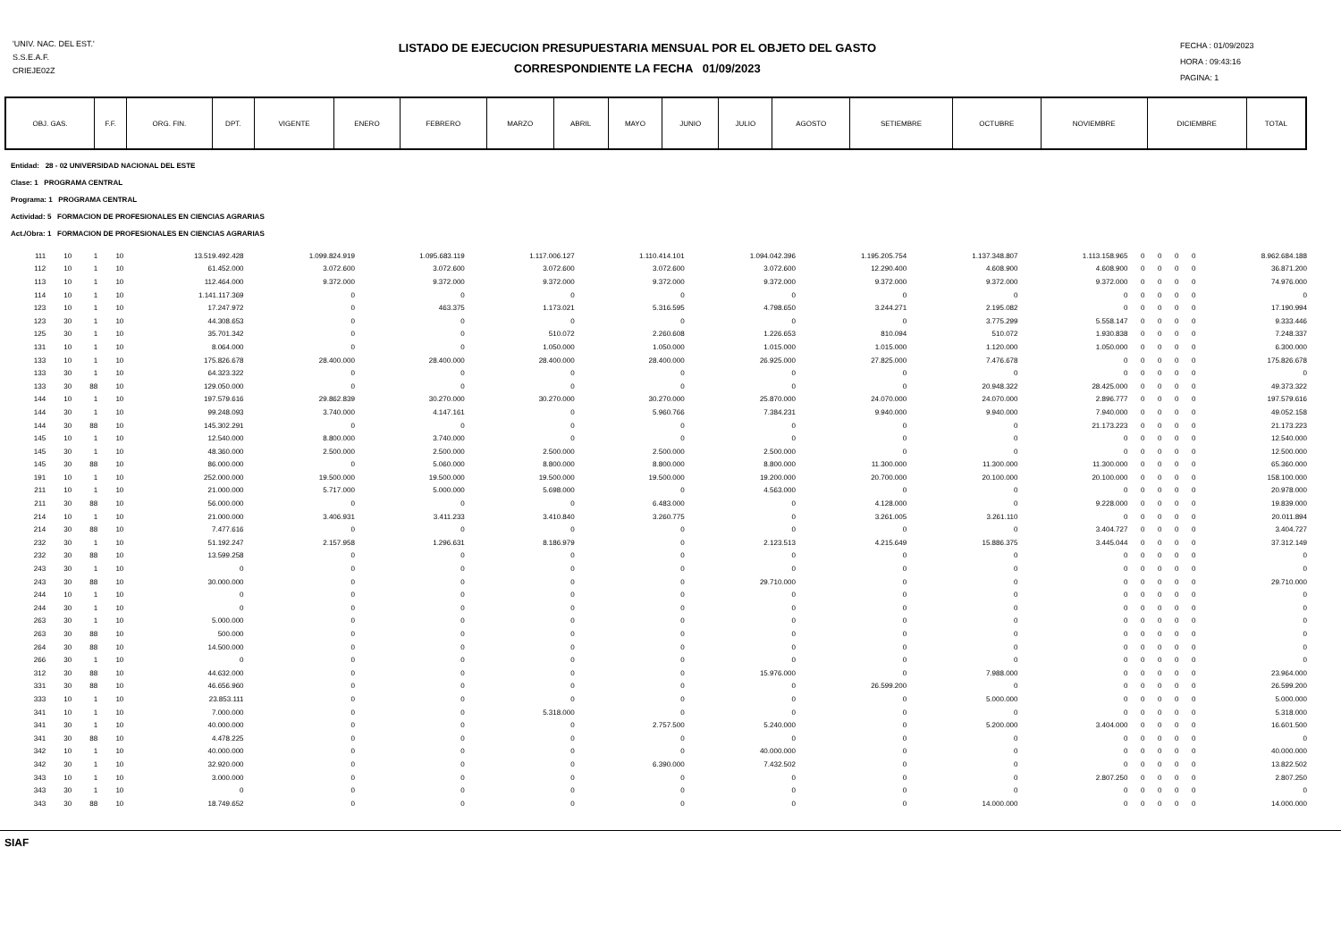'UNIV. NAC. DEL EST.'
S.S.E.A.F.
CRIEJE02Z
LISTADO DE EJECUCION PRESUPUESTARIA MENSUAL POR EL OBJETO DEL GASTO
CORRESPONDIENTE LA FECHA 01/09/2023
FECHA : 01/09/2023
HORA : 09:43:16
PAGINA: 1
| OBJ. GAS. | F.F. | ORG. FIN. | DPT. | VIGENTE | ENERO | FEBRERO | MARZO | ABRIL | MAYO | JUNIO | JULIO | AGOSTO | SETIEMBRE | OCTUBRE | NOVIEMBRE | DICIEMBRE | TOTAL |
| --- | --- | --- | --- | --- | --- | --- | --- | --- | --- | --- | --- | --- | --- | --- | --- | --- | --- |
Entidad: 28 - 02 UNIVERSIDAD NACIONAL DEL ESTE
Clase: 1 PROGRAMA CENTRAL
Programa: 1 PROGRAMA CENTRAL
Actividad: 5 FORMACION DE PROFESIONALES EN CIENCIAS AGRARIAS
Act./Obra: 1 FORMACION DE PROFESIONALES EN CIENCIAS AGRARIAS
| 111 | 10 | 1 | 10 | 13.519.492.428 | 1.099.824.919 | 1.095.683.119 | 1.117.006.127 | 1.110.414.101 | 1.094.042.396 | 1.195.205.754 | 1.137.348.807 | 1.113.158.965 | 0 | 0 | 0 | 0 | 8.962.684.188 |
| 112 | 10 | 1 | 10 | 61.452.000 | 3.072.600 | 3.072.600 | 3.072.600 | 3.072.600 | 3.072.600 | 12.290.400 | 4.608.900 | 4.608.900 | 0 | 0 | 0 | 0 | 36.871.200 |
| 113 | 10 | 1 | 10 | 112.464.000 | 9.372.000 | 9.372.000 | 9.372.000 | 9.372.000 | 9.372.000 | 9.372.000 | 9.372.000 | 9.372.000 | 0 | 0 | 0 | 0 | 74.976.000 |
| 114 | 10 | 1 | 10 | 1.141.117.369 | 0 | 0 | 0 | 0 | 0 | 0 | 0 | 0 | 0 | 0 | 0 | 0 | 0 |
| 123 | 10 | 1 | 10 | 17.247.972 | 0 | 463.375 | 1.173.021 | 5.316.595 | 4.798.650 | 3.244.271 | 2.195.082 | 0 | 0 | 0 | 0 | 0 | 17.190.994 |
| 123 | 30 | 1 | 10 | 44.308.653 | 0 | 0 | 0 | 0 | 0 | 0 | 3.775.299 | 5.558.147 | 0 | 0 | 0 | 0 | 9.333.446 |
| 125 | 30 | 1 | 10 | 35.701.342 | 0 | 0 | 510.072 | 2.260.608 | 1.226.653 | 810.094 | 510.072 | 1.930.838 | 0 | 0 | 0 | 0 | 7.248.337 |
| 131 | 10 | 1 | 10 | 8.064.000 | 0 | 0 | 1.050.000 | 1.050.000 | 1.015.000 | 1.015.000 | 1.120.000 | 1.050.000 | 0 | 0 | 0 | 0 | 6.300.000 |
| 133 | 10 | 1 | 10 | 175.826.678 | 28.400.000 | 28.400.000 | 28.400.000 | 28.400.000 | 26.925.000 | 27.825.000 | 7.476.678 | 0 | 0 | 0 | 0 | 0 | 175.826.678 |
| 133 | 30 | 1 | 10 | 64.323.322 | 0 | 0 | 0 | 0 | 0 | 0 | 0 | 0 | 0 | 0 | 0 | 0 | 0 |
| 133 | 30 | 88 | 10 | 129.050.000 | 0 | 0 | 0 | 0 | 0 | 0 | 20.948.322 | 28.425.000 | 0 | 0 | 0 | 0 | 49.373.322 |
| 144 | 10 | 1 | 10 | 197.579.616 | 29.862.839 | 30.270.000 | 30.270.000 | 30.270.000 | 25.870.000 | 24.070.000 | 24.070.000 | 2.896.777 | 0 | 0 | 0 | 0 | 197.579.616 |
| 144 | 30 | 1 | 10 | 99.248.093 | 3.740.000 | 4.147.161 | 0 | 5.960.766 | 7.384.231 | 9.940.000 | 9.940.000 | 7.940.000 | 0 | 0 | 0 | 0 | 49.052.158 |
| 144 | 30 | 88 | 10 | 145.302.291 | 0 | 0 | 0 | 0 | 0 | 0 | 0 | 21.173.223 | 0 | 0 | 0 | 0 | 21.173.223 |
| 145 | 10 | 1 | 10 | 12.540.000 | 8.800.000 | 3.740.000 | 0 | 0 | 0 | 0 | 0 | 0 | 0 | 0 | 0 | 0 | 12.540.000 |
| 145 | 30 | 1 | 10 | 48.360.000 | 2.500.000 | 2.500.000 | 2.500.000 | 2.500.000 | 2.500.000 | 0 | 0 | 0 | 0 | 0 | 0 | 0 | 12.500.000 |
| 145 | 30 | 88 | 10 | 86.000.000 | 0 | 5.060.000 | 8.800.000 | 8.800.000 | 8.800.000 | 11.300.000 | 11.300.000 | 11.300.000 | 0 | 0 | 0 | 0 | 65.360.000 |
| 191 | 10 | 1 | 10 | 252.000.000 | 19.500.000 | 19.500.000 | 19.500.000 | 19.500.000 | 19.200.000 | 20.700.000 | 20.100.000 | 20.100.000 | 0 | 0 | 0 | 0 | 158.100.000 |
| 211 | 10 | 1 | 10 | 21.000.000 | 5.717.000 | 5.000.000 | 5.698.000 | 0 | 4.563.000 | 0 | 0 | 0 | 0 | 0 | 0 | 0 | 20.978.000 |
| 211 | 30 | 88 | 10 | 56.000.000 | 0 | 0 | 0 | 6.483.000 | 0 | 4.128.000 | 0 | 9.228.000 | 0 | 0 | 0 | 0 | 19.839.000 |
| 214 | 10 | 1 | 10 | 21.000.000 | 3.406.931 | 3.411.233 | 3.410.840 | 3.260.775 | 0 | 3.261.005 | 3.261.110 | 0 | 0 | 0 | 0 | 0 | 20.011.894 |
| 214 | 30 | 88 | 10 | 7.477.616 | 0 | 0 | 0 | 0 | 0 | 0 | 0 | 3.404.727 | 0 | 0 | 0 | 0 | 3.404.727 |
| 232 | 30 | 1 | 10 | 51.192.247 | 2.157.958 | 1.296.631 | 8.186.979 | 0 | 2.123.513 | 4.215.649 | 15.886.375 | 3.445.044 | 0 | 0 | 0 | 0 | 37.312.149 |
| 232 | 30 | 88 | 10 | 13.599.258 | 0 | 0 | 0 | 0 | 0 | 0 | 0 | 0 | 0 | 0 | 0 | 0 | 0 |
| 243 | 30 | 1 | 10 | 0 | 0 | 0 | 0 | 0 | 0 | 0 | 0 | 0 | 0 | 0 | 0 | 0 | 0 |
| 243 | 30 | 88 | 10 | 30.000.000 | 0 | 0 | 0 | 0 | 29.710.000 | 0 | 0 | 0 | 0 | 0 | 0 | 0 | 29.710.000 |
| 244 | 10 | 1 | 10 | 0 | 0 | 0 | 0 | 0 | 0 | 0 | 0 | 0 | 0 | 0 | 0 | 0 | 0 |
| 244 | 30 | 1 | 10 | 0 | 0 | 0 | 0 | 0 | 0 | 0 | 0 | 0 | 0 | 0 | 0 | 0 | 0 |
| 263 | 30 | 1 | 10 | 5.000.000 | 0 | 0 | 0 | 0 | 0 | 0 | 0 | 0 | 0 | 0 | 0 | 0 | 0 |
| 263 | 30 | 88 | 10 | 500.000 | 0 | 0 | 0 | 0 | 0 | 0 | 0 | 0 | 0 | 0 | 0 | 0 | 0 |
| 264 | 30 | 88 | 10 | 14.500.000 | 0 | 0 | 0 | 0 | 0 | 0 | 0 | 0 | 0 | 0 | 0 | 0 | 0 |
| 266 | 30 | 1 | 10 | 0 | 0 | 0 | 0 | 0 | 0 | 0 | 0 | 0 | 0 | 0 | 0 | 0 | 0 |
| 312 | 30 | 88 | 10 | 44.632.000 | 0 | 0 | 0 | 0 | 15.976.000 | 0 | 7.988.000 | 0 | 0 | 0 | 0 | 0 | 23.964.000 |
| 331 | 30 | 88 | 10 | 46.656.960 | 0 | 0 | 0 | 0 | 0 | 26.599.200 | 0 | 0 | 0 | 0 | 0 | 0 | 26.599.200 |
| 333 | 10 | 1 | 10 | 23.853.111 | 0 | 0 | 0 | 0 | 0 | 0 | 5.000.000 | 0 | 0 | 0 | 0 | 0 | 5.000.000 |
| 341 | 10 | 1 | 10 | 7.000.000 | 0 | 0 | 5.318.000 | 0 | 0 | 0 | 0 | 0 | 0 | 0 | 0 | 0 | 5.318.000 |
| 341 | 30 | 1 | 10 | 40.000.000 | 0 | 0 | 0 | 2.757.500 | 5.240.000 | 0 | 5.200.000 | 3.404.000 | 0 | 0 | 0 | 0 | 16.601.500 |
| 341 | 30 | 88 | 10 | 4.478.225 | 0 | 0 | 0 | 0 | 0 | 0 | 0 | 0 | 0 | 0 | 0 | 0 | 0 |
| 342 | 10 | 1 | 10 | 40.000.000 | 0 | 0 | 0 | 0 | 40.000.000 | 0 | 0 | 0 | 0 | 0 | 0 | 0 | 40.000.000 |
| 342 | 30 | 1 | 10 | 32.920.000 | 0 | 0 | 0 | 6.390.000 | 7.432.502 | 0 | 0 | 0 | 0 | 0 | 0 | 0 | 13.822.502 |
| 343 | 10 | 1 | 10 | 3.000.000 | 0 | 0 | 0 | 0 | 0 | 0 | 0 | 2.807.250 | 0 | 0 | 0 | 0 | 2.807.250 |
| 343 | 30 | 1 | 10 | 0 | 0 | 0 | 0 | 0 | 0 | 0 | 0 | 0 | 0 | 0 | 0 | 0 | 0 |
| 343 | 30 | 88 | 10 | 18.749.652 | 0 | 0 | 0 | 0 | 0 | 0 | 14.000.000 | 0 | 0 | 0 | 0 | 0 | 14.000.000 |
SIAF